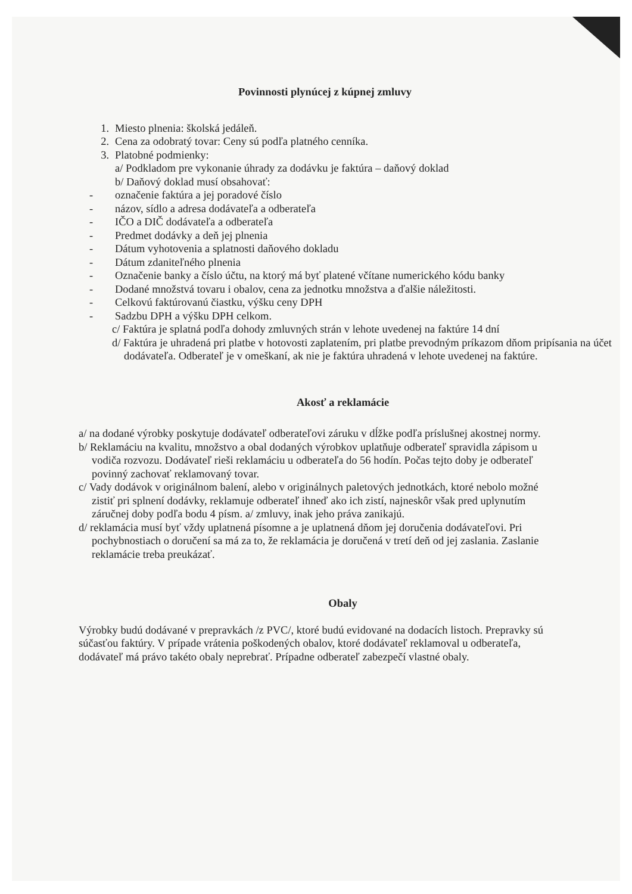Povinnosti plynúcej z kúpnej zmluvy
1. Miesto plnenia: školská jedáleň.
2. Cena za odobratý tovar: Ceny sú podľa platného cenníka.
3. Platobné podmienky:
a/ Podkladom pre vykonanie úhrady za dodávku je faktúra – daňový doklad
b/ Daňový doklad musí obsahovať:
- označenie faktúra a jej poradové číslo
- názov, sídlo a adresa dodávateľa a odberateľa
- IČO a DIČ dodávateľa a odberateľa
- Predmet dodávky a deň jej plnenia
- Dátum vyhotovenia a splatnosti daňového dokladu
- Dátum zdaniteľného plnenia
- Označenie banky a číslo účtu, na ktorý má byť platené včítane numerického kódu banky
- Dodané množstvá tovaru i obalov, cena za jednotku množstva a ďalšie náležitosti.
- Celkovú faktúrovanú čiastku, výšku ceny DPH
- Sadzbu DPH a výšku DPH celkom.
c/ Faktúra je splatná podľa dohody zmluvných strán v lehote uvedenej na faktúre 14 dní
d/ Faktúra je uhradená pri platbe v hotovosti zaplatením, pri platbe prevodným príkazom dňom pripísania na účet dodávateľa. Odberateľ je v omeškaní, ak nie je faktúra uhradená v lehote uvedenej na faktúre.
Akosť a reklamácie
a/ na dodané výrobky poskytuje dodávateľ odberateľovi záruku v dĺžke podľa príslušnej akostnej normy.
b/ Reklamáciu na kvalitu, množstvo a obal dodaných výrobkov uplatňuje odberateľ spravidla zápisom u vodiča rozvozu. Dodávateľ rieši reklamáciu u odberateľa do 56 hodín. Počas tejto doby je odberateľ povinný zachovať reklamovaný tovar.
c/ Vady dodávok v originálnom balení, alebo v originálnych paletových jednotkách, ktoré nebolo možné zistiť pri splnení dodávky, reklamuje odberateľ ihneď ako ich zistí, najneskôr však pred uplynutím záručnej doby podľa bodu 4 písm. a/ zmluvy, inak jeho práva zanikajú.
d/ reklamácia musí byť vždy uplatnená písomne a je uplatnená dňom jej doručenia dodávateľovi. Pri pochybnostiach o doručení sa má za to, že reklamácia je doručená v tretí deň od jej zaslania. Zaslanie reklamácie treba preukázať.
Obaly
Výrobky budú dodávané v prepravkách /z PVC/, ktoré budú evidované na dodacích listoch. Prepravky sú súčasťou faktúry. V prípade vrátenia poškodených obalov, ktoré dodávateľ reklamoval u odberateľa, dodávateľ má právo takéto obaly neprebrať. Prípadne odberateľ zabezpečí vlastné obaly.